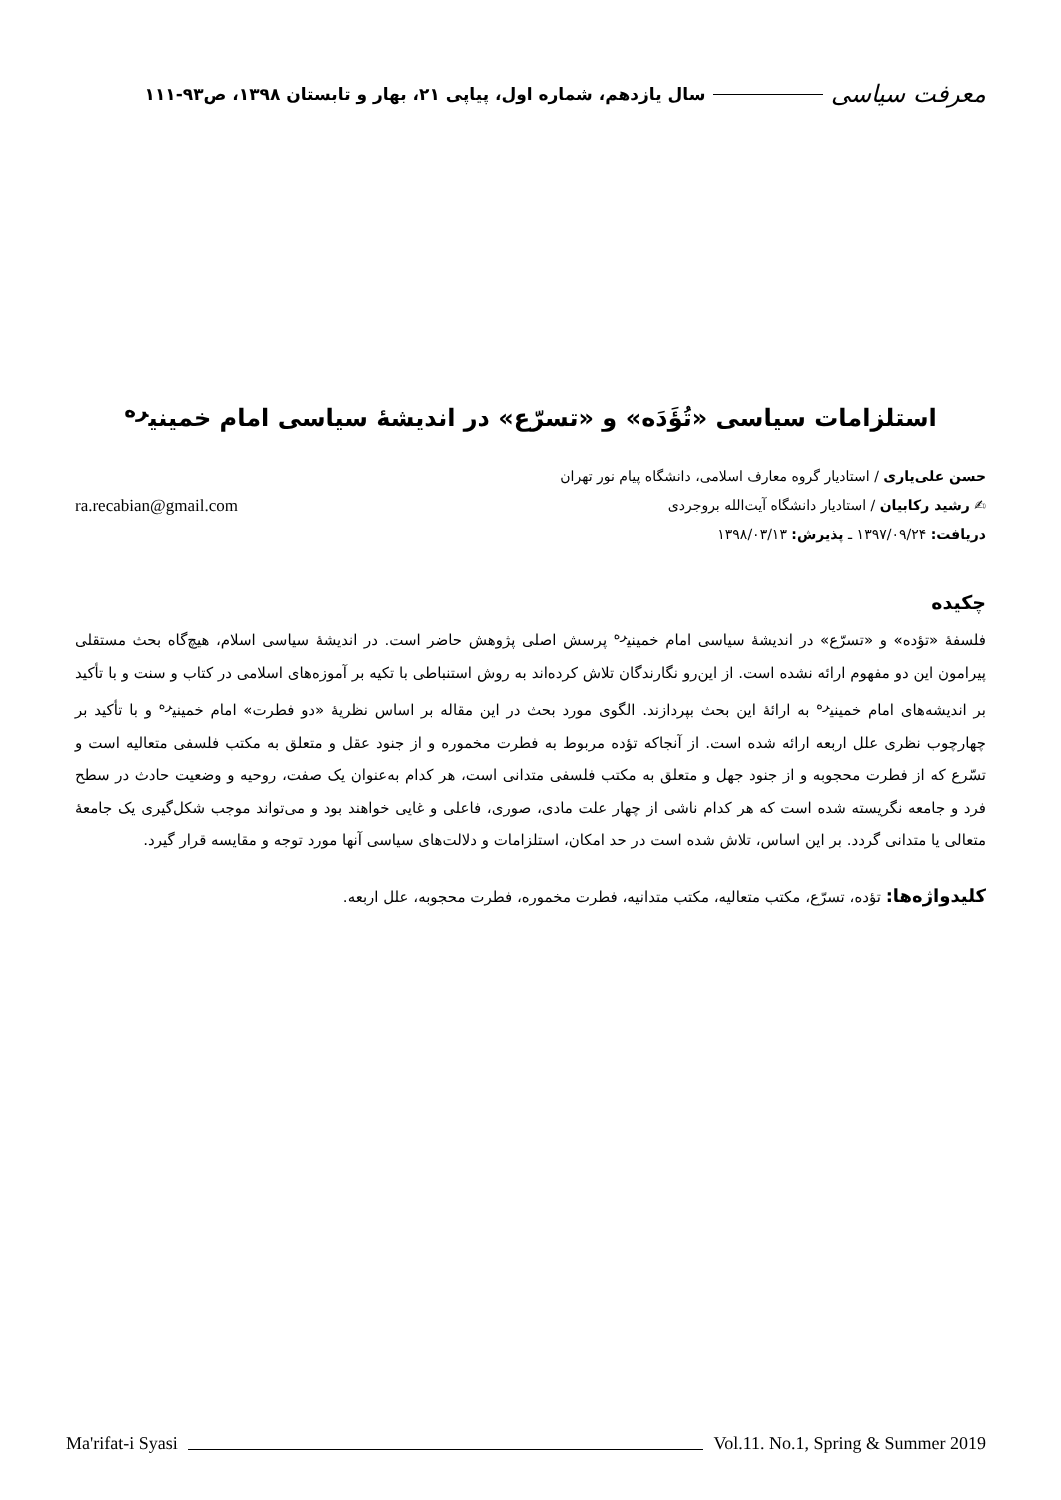معرفت سیاسی سال یازدهم، شماره اول، پیاپی ۲۱، بهار و تابستان ۱۳۹۸، ص۹۳-۱۱۱
استلزامات سیاسی «تُؤَدَه» و «تسرّع» در اندیشهٔ سیاسی امام خمینی<sup>ره</sup>
حسن علی‌یاری / استادیار گروه معارف اسلامی، دانشگاه پیام نور تهران
✍ رشید رکابیان / استادیار دانشگاه آیت‌الله بروجردی ra.recabian@gmail.com
دریافت: ۱۳۹۷/۰۹/۲۴ ـ پذیرش: ۱۳۹۸/۰۳/۱۳
چکیده
فلسفهٔ «تؤده» و «تسرّع» در اندیشهٔ سیاسی امام خمینی<sup>ره</sup> پرسش اصلی پژوهش حاضر است. در اندیشهٔ سیاسی اسلام، هیچ‌گاه بحث مستقلی پیرامون این دو مفهوم ارائه نشده است. از این‌رو نگارندگان تلاش کرده‌اند به روش استنباطی با تکیه بر آموزه‌های اسلامی در کتاب و سنت و با تأکید بر اندیشه‌های امام خمینی<sup>ره</sup> به ارائهٔ این بحث بپردازند. الگوی مورد بحث در این مقاله بر اساس نظریهٔ «دو فطرت» امام خمینی<sup>ره</sup> و با تأکید بر چهارچوب نظری علل اربعه ارائه شده است. از آنجاکه تؤده مربوط به فطرت مخموره و از جنود عقل و متعلق به مکتب فلسفی متعالیه است و تسّرع که از فطرت محجوبه و از جنود جهل و متعلق به مکتب فلسفی متدانی است، هر کدام به‌عنوان یک صفت، روحیه و وضعیت حادث در سطح فرد و جامعه نگریسته شده است که هر کدام ناشی از چهار علت مادی، صوری، فاعلی و غایی خواهند بود و می‌تواند موجب شکل‌گیری یک جامعهٔ متعالی یا متدانی گردد. بر این اساس، تلاش شده است در حد امکان، استلزامات و دلالت‌های سیاسی آنها مورد توجه و مقایسه قرار گیرد.
کلیدواژه‌ها: تؤده، تسرّع، مکتب متعالیه، مکتب متدانیه، فطرت مخموره، فطرت محجوبه، علل اربعه.
Ma'rifat-i Syasi Vol.11. No.1, Spring & Summer 2019